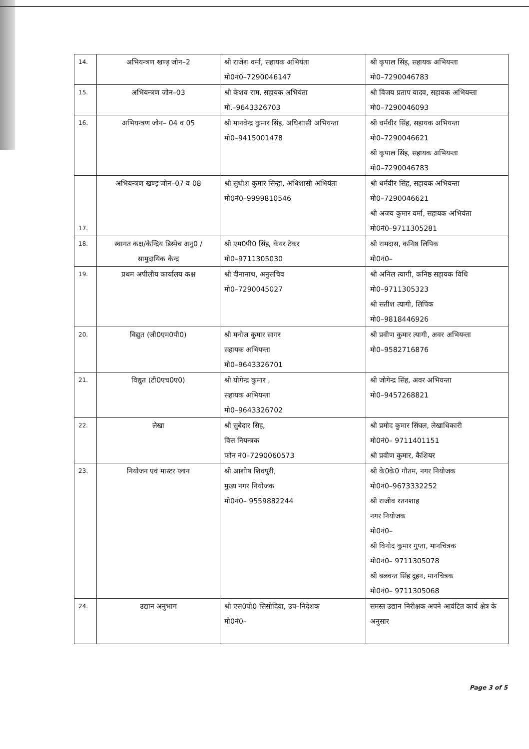| 14. | अभियन्त्रण खण्ड़ जोन–2 | श्री राजेश वर्मा, सहायक अभियंता मो0नं0–7290046147 | श्री कृपाल सिंह, सहायक अभियन्ता मो0–7290046783 |
| 15. | अभियन्त्रण जोन–03 | श्री केशव राम, सहायक अभियंता मो.–9643326703 | श्री विजय प्रताप यादव, सहायक अभियन्ता मो0–7290046093 |
| 16. | अभियन्त्रण जोन– 04 व 05 | श्री मानवेन्द्र कुमार सिंह, अधिशासी अभियन्ता मो0–9415001478 | श्री धर्मवीर सिंह, सहायक अभियन्ता मो0–7290046621 श्री कृपाल सिंह, सहायक अभियन्ता मो0–7290046783 |
| 17. | अभियन्त्रण खण्ड़ जोन–07 व 08 | श्री सुधीश कुमार सिन्हा, अधिशासी अभियंता मो0नं0–9999810546 | श्री धर्मवीर सिंह, सहायक अभियन्ता मो0–7290046621 श्री अजय कुमार वर्मा, सहायक अभियंता मो0नं0–9711305281 |
| 18. | स्वागत कक्ष/केन्द्रिय डिस्पेच अनु0 /सामुदायिक केन्द्र | श्री एम0पी0 सिंह, केयर टेकर मो0–9711305030 | श्री रामदास, कनिष्ठ लिपिक मो0नं0– |
| 19. | प्रथम अपीलीय कार्यालय कक्ष | श्री दीनानाथ, अनुसचिव मो0–7290045027 | श्री अनिल त्यागी, कनिष्ठ सहायक विधि मो0–9711305323 श्री सतीश त्यागी, लिपिक मो0–9818446926 |
| 20. | विद्युत (जी0एम0पी0) | श्री मनोज कुमार सागर सहायक अभियन्ता मो0–9643326701 | श्री प्रवीण कुमार त्यागी, अवर अभियन्ता मो0–9582716876 |
| 21. | विद्युत (टी0एच0ए0) | श्री योगेन्द्र कुमार , सहायक अभियन्ता मो0–9643326702 | श्री जोगेन्द्र सिंह, अवर अभियन्ता मो0–9457268821 |
| 22. | लेखा | श्री सुबेदार सिह, वित्त नियन्त्रक फोन नं0–7290060573 | श्री प्रमोद कुमार सिंघल, लेखाधिकारी मो0नं0– 9711401151 श्री प्रवीण कुमार, कैशियर |
| 23. | नियोजन एवं मास्टर प्लान | श्री आशीष शिवपुरी, मुख्य नगर नियोजक मो0नं0– 9559882244 | श्री के0के0 गौतम, नगर नियोजक मो0नं0–9673332252 श्री राजीव रतनशाह नगर नियोजक मो0नं0– श्री विनोद कुमार गुप्ता, मानचित्रक मो0नं0– 9711305078 श्री बलवन्त सिंह दुहन, मानचित्रक मो0नं0– 9711305068 |
| 24. | उद्यान अनुभाग | श्री एस0पी0 सिसोदिया, उप–निदेशक मो0नं0– | समस्त उद्यान निरीक्षक अपने आवंटित कार्य क्षेत्र के अनुसार |
Page 3 of 5